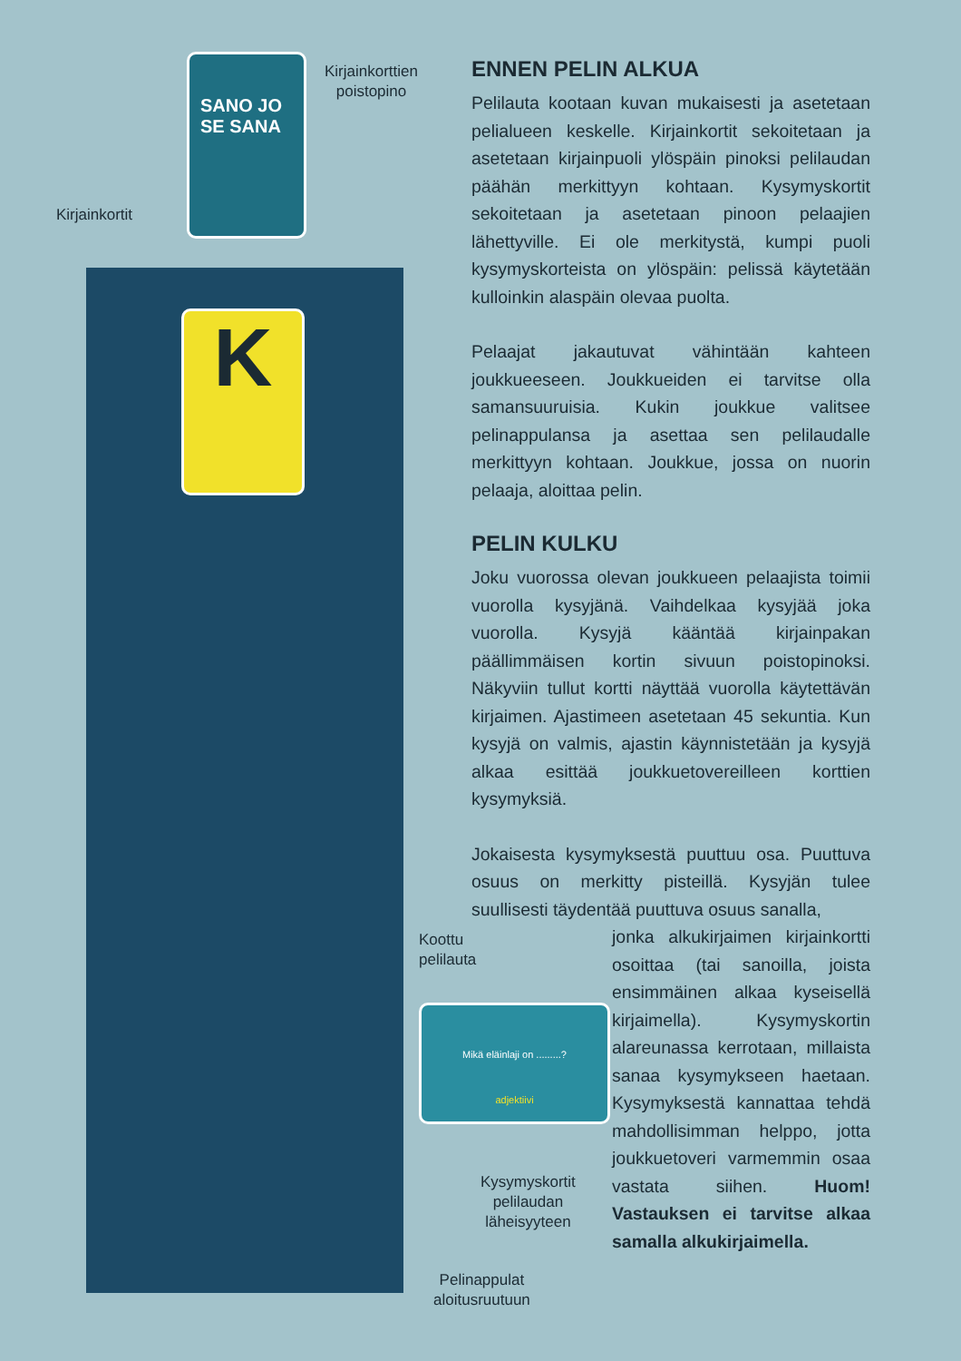SANO JO SE SANA
Kirjainkorttien
poistopino
Kirjainkortit
K
Mikä eläinlaji on .........?
adjektiivi
Koottu
pelilauta
Kysymyskortit
pelilaudan
läheisyyteen
Pelinappulat
aloitusruutuun
ENNEN PELIN ALKUA
Pelilauta kootaan kuvan mukaisesti ja asetetaan pelialueen keskelle. Kirjainkortit sekoitetaan ja asetetaan kirjainpuoli ylöspäin pinoksi pelilaudan päähän merkittyyn kohtaan. Kysymyskortit sekoitetaan ja asetetaan pinoon pelaajien lähettyville. Ei ole merkitystä, kumpi puoli kysymyskorteista on ylöspäin: pelissä käytetään kulloinkin alaspäin olevaa puolta.
Pelaajat jakautuvat vähintään kahteen joukkueeseen. Joukkueiden ei tarvitse olla samansuuruisia. Kukin joukkue valitsee pelinappulansa ja asettaa sen pelilaudalle merkittyyn kohtaan. Joukkue, jossa on nuorin pelaaja, aloittaa pelin.
PELIN KULKU
Joku vuorossa olevan joukkueen pelaajista toimii vuorolla kysyjänä. Vaihdelkaa kysyjää joka vuorolla. Kysyjä kääntää kirjainpakan päällimmäisen kortin sivuun poistopinoksi. Näkyviin tullut kortti näyttää vuorolla käytettävän kirjaimen. Ajastimeen asetetaan 45 sekuntia. Kun kysyjä on valmis, ajastin käynnistetään ja kysyjä alkaa esittää joukkuetovereilleen korttien kysymyksiä.
Jokaisesta kysymyksestä puuttuu osa. Puuttuva osuus on merkitty pisteillä. Kysyjän tulee suullisesti täydentää puuttuva osuus sanalla,
jonka alkukirjaimen kirjainkortti osoittaa (tai sanoilla, joista ensimmäinen alkaa kyseisellä kirjaimella). Kysymyskortin alareunassa kerrotaan, millaista sanaa kysymykseen haetaan. Kysymyksestä kannattaa tehdä mahdollisimman helppo, jotta joukkuetoveri varmemmin osaa vastata siihen. Huom! Vastauksen ei tarvitse alkaa samalla alkukirjaimella.